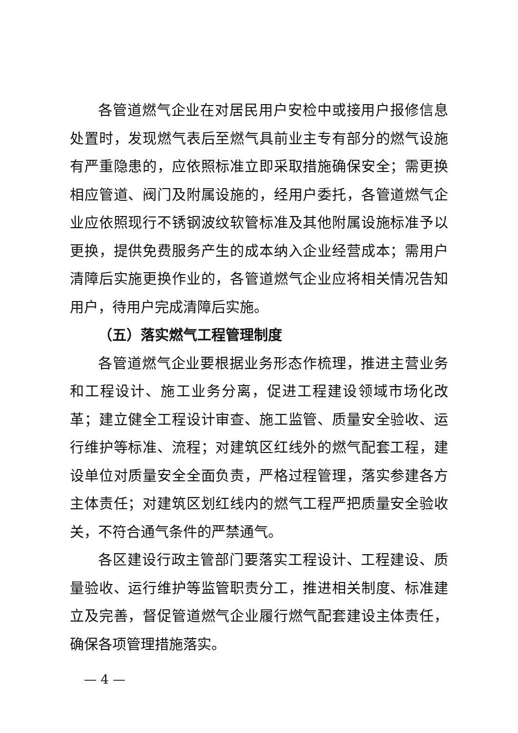各管道燃气企业在对居民用户安检中或接用户报修信息处置时，发现燃气表后至燃气具前业主专有部分的燃气设施有严重隐患的，应依照标准立即采取措施确保安全；需更换相应管道、阀门及附属设施的，经用户委托，各管道燃气企业应依照现行不锈钢波纹软管标准及其他附属设施标准予以更换，提供免费服务产生的成本纳入企业经营成本；需用户清障后实施更换作业的，各管道燃气企业应将相关情况告知用户，待用户完成清障后实施。
（五）落实燃气工程管理制度
各管道燃气企业要根据业务形态作梳理，推进主营业务和工程设计、施工业务分离，促进工程建设领域市场化改革；建立健全工程设计审查、施工监管、质量安全验收、运行维护等标准、流程；对建筑区红线外的燃气配套工程，建设单位对质量安全全面负责，严格过程管理，落实参建各方主体责任；对建筑区划红线内的燃气工程严把质量安全验收关，不符合通气条件的严禁通气。
各区建设行政主管部门要落实工程设计、工程建设、质量验收、运行维护等监管职责分工，推进相关制度、标准建立及完善，督促管道燃气企业履行燃气配套建设主体责任，确保各项管理措施落实。
— 4 —